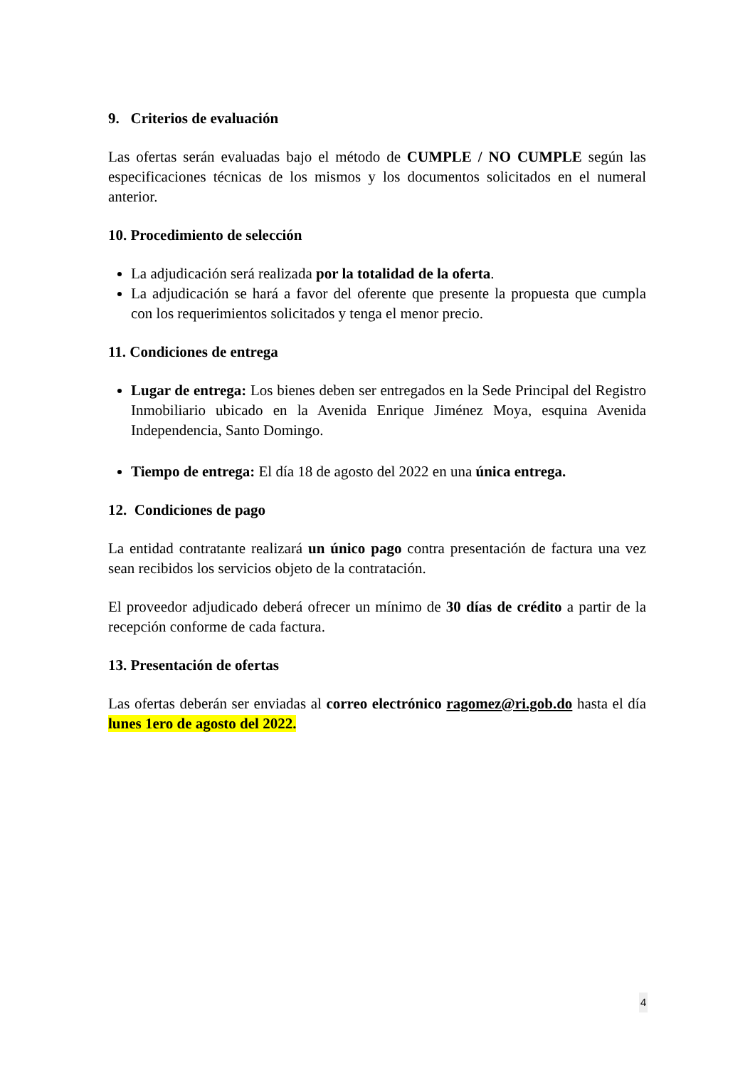9. Criterios de evaluación
Las ofertas serán evaluadas bajo el método de CUMPLE / NO CUMPLE según las especificaciones técnicas de los mismos y los documentos solicitados en el numeral anterior.
10. Procedimiento de selección
La adjudicación será realizada por la totalidad de la oferta.
La adjudicación se hará a favor del oferente que presente la propuesta que cumpla con los requerimientos solicitados y tenga el menor precio.
11. Condiciones de entrega
Lugar de entrega: Los bienes deben ser entregados en la Sede Principal del Registro Inmobiliario ubicado en la Avenida Enrique Jiménez Moya, esquina Avenida Independencia, Santo Domingo.
Tiempo de entrega: El día 18 de agosto del 2022 en una única entrega.
12. Condiciones de pago
La entidad contratante realizará un único pago contra presentación de factura una vez sean recibidos los servicios objeto de la contratación.
El proveedor adjudicado deberá ofrecer un mínimo de 30 días de crédito a partir de la recepción conforme de cada factura.
13. Presentación de ofertas
Las ofertas deberán ser enviadas al correo electrónico ragomez@ri.gob.do hasta el día lunes 1ero de agosto del 2022.
4